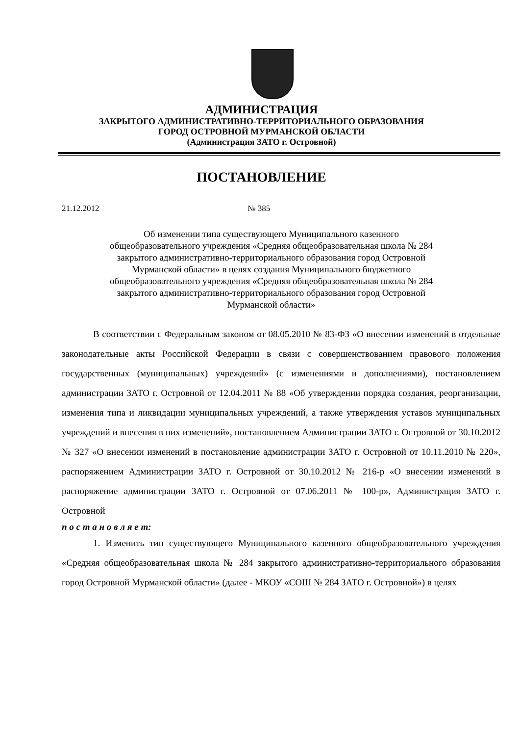АДМИНИСТРАЦИЯ
ЗАКРЫТОГО АДМИНИСТРАТИВНО-ТЕРРИТОРИАЛЬНОГО ОБРАЗОВАНИЯ
ГОРОД ОСТРОВНОЙ МУРМАНСКОЙ ОБЛАСТИ
(Администрация ЗАТО г. Островной)
ПОСТАНОВЛЕНИЕ
21.12.2012 № 385
Об изменении типа существующего Муниципального казенного
общеобразовательного учреждения «Средняя общеобразовательная школа № 284
закрытого административно-территориального образования город Островной
Мурманской области» в целях создания Муниципального бюджетного
общеобразовательного учреждения «Средняя общеобразовательная школа № 284
закрытого административно-территориального образования город Островной
Мурманской области»
В соответствии с Федеральным законом от 08.05.2010 № 83-ФЗ «О внесении изменений в отдельные законодательные акты Российской Федерации в связи с совершенствованием правового положения государственных (муниципальных) учреждений» (с изменениями и дополнениями), постановлением администрации ЗАТО г. Островной от 12.04.2011 № 88 «Об утверждении порядка создания, реорганизации, изменения типа и ликвидации муниципальных учреждений, а также утверждения уставов муниципальных учреждений и внесения в них изменений», постановлением Администрации ЗАТО г. Островной от 30.10.2012 № 327 «О внесении изменений в постановление администрации ЗАТО г. Островной от 10.11.2010 № 220», распоряжением Администрации ЗАТО г. Островной от 30.10.2012 № 216-р «О внесении изменений в распоряжение администрации ЗАТО г. Островной от 07.06.2011 № 100-р», Администрация ЗАТО г. Островной
п о с т а н о в л я е т:
1. Изменить тип существующего Муниципального казенного общеобразовательного учреждения «Средняя общеобразовательная школа № 284 закрытого административно-территориального образования город Островной Мурманской области» (далее - МКОУ «СОШ № 284 ЗАТО г. Островной») в целях